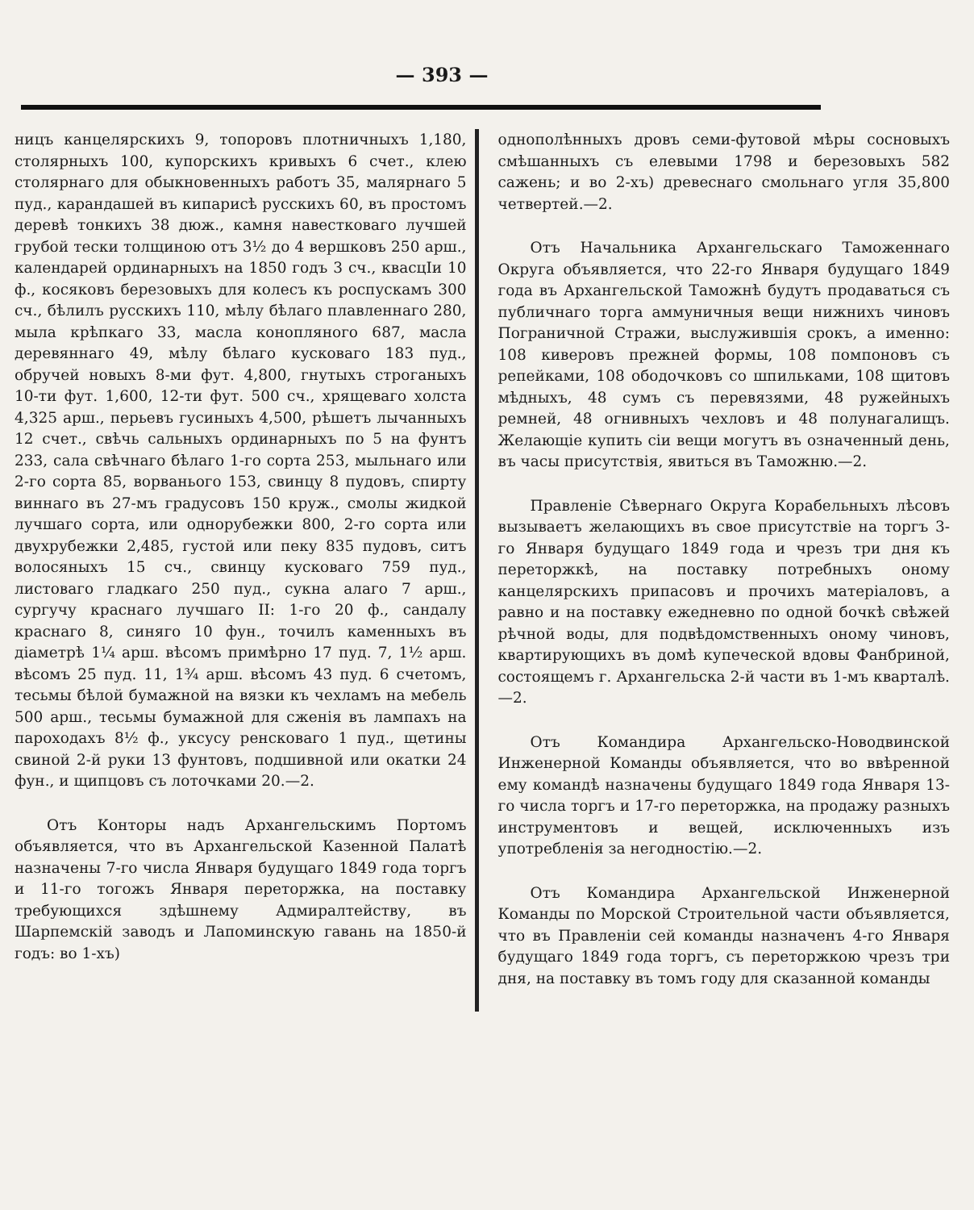— 393 —
ницъ канцелярскихъ 9, топоровъ плотничныхъ 1,180, столярныхъ 100, купорскихъ кривыхъ 6 счет., клею столярнаго для обыкновенныхъ работъ 35, малярнаго 5 пуд., карандашей въ кипарисѣ русскихъ 60, въ простомъ деревѣ тонкихъ 38 дюж., камня навестковаго лучшей грубой тески толщиною отъ 3½ до 4 вершковъ 250 арш., календарей ординарныхъ на 1850 годъ 3 сч., квасцIи 10 ф., косяковъ березовыхъ для колесъ къ роспускамъ 300 сч., бѣлилъ русскихъ 110, мѣлу бѣлаго плавленнаго 280, мыла крѣпкаго 33, масла конопляного 687, масла деревяннаго 49, мѣлу бѣлаго кусковаго 183 пуд., обручей новыхъ 8-ми фут. 4,800, гнутыхъ строганыхъ 10-ти фут. 1,600, 12-ти фут. 500 сч., хрящеваго холста 4,325 арш., перьевъ гусиныхъ 4,500, рѣшетъ лычанныхъ 12 счет., свѣчь сальныхъ ординарныхъ по 5 на фунтъ 233, сала свѣчнаго бѣлаго 1-го сорта 253, мыльнаго или 2-го сорта 85, ворванього 153, свинцу 8 пудовъ, спирту виннаго въ 27-мъ градусовъ 150 круж., смолы жидкой лучшаго сорта, или однорубежки 800, 2-го сорта или двухрубежки 2,485, густой или пеку 835 пудовъ, ситъ волосяныхъ 15 сч., свинцу кусковаго 759 пуд., листоваго гладкаго 250 пуд., сукна алаго 7 арш., сургучу краснаго лучшаго II: 1-го 20 ф., сандалу краснаго 8, синяго 10 фун., точилъ каменныхъ въ діаметрѣ 1¼ арш. вѣсомъ примѣрно 17 пуд. 7, 1½ арш. вѣсомъ 25 пуд. 11, 1¾ арш. вѣсомъ 43 пуд. 6 счетомъ, тесьмы бѣлой бумажной на вязки къ чехламъ на мебель 500 арш., тесьмы бумажной для сженія въ лампахъ на пароходахъ 8½ ф., уксусу ренсковаго 1 пуд., щетины свиной 2-й руки 13 фунтовъ, подшивной или окатки 24 фун., и щипцовъ съ лоточками 20.—2.
Отъ Конторы надъ Архангельскимъ Портомъ объявляется, что въ Архангельской Казенной Палатѣ назначены 7-го числа Января будущаго 1849 года торгъ и 11-го тогожъ Января переторжка, на поставку требующихся здѣшнему Адмиралтейству, въ Шарпемскій заводъ и Лапоминскую гавань на 1850-й годъ: во 1-хъ)
однополѣнныхъ дровъ семи-футовой мѣры сосновыхъ смѣшанныхъ съ елевыми 1798 и березовыхъ 582 сажень; и во 2-хъ) древеснаго смольнаго угля 35,800 четвертей.—2.
Отъ Начальника Архангельскаго Таможеннаго Округа объявляется, что 22-го Января будущаго 1849 года въ Архангельской Таможнѣ будутъ продаваться съ публичнаго торга аммуничныя вещи нижнихъ чиновъ Пограничной Стражи, выслужившія срокъ, а именно: 108 киверовъ прежней формы, 108 помпоновъ съ репейками, 108 ободочковъ со шпильками, 108 щитовъ мѣдныхъ, 48 сумъ съ перевязями, 48 ружейныхъ ремней, 48 огнивныхъ чехловъ и 48 полунагалищъ. Желающіе купить сіи вещи могутъ въ означенный день, въ часы присутствія, явиться въ Таможню.—2.
Правленіе Сѣвернаго Округа Корабельныхъ лѣсовъ вызываетъ желающихъ въ свое присутствіе на торгъ 3-го Января будущаго 1849 года и чрезъ три дня къ переторжкѣ, на поставку потребныхъ оному канцелярскихъ припасовъ и прочихъ матеріаловъ, а равно и на поставку ежедневно по одной бочкѣ свѣжей рѣчной воды, для подвѣдомственныхъ оному чиновъ, квартирующихъ въ домѣ купеческой вдовы Фанбриной, состоящемъ г. Архангельска 2-й части въ 1-мъ кварталѣ.—2.
Отъ Командира Архангельско-Новодвинской Инженерной Команды объявляется, что во ввѣренной ему командѣ назначены будущаго 1849 года Января 13-го числа торгъ и 17-го переторжка, на продажу разныхъ инструментовъ и вещей, исключенныхъ изъ употребленія за негодностію.—2.
Отъ Командира Архангельской Инженерной Команды по Морской Строительной части объявляется, что въ Правленіи сей команды назначенъ 4-го Января будущаго 1849 года торгъ, съ переторжкою чрезъ три дня, на поставку въ томъ году для сказанной команды